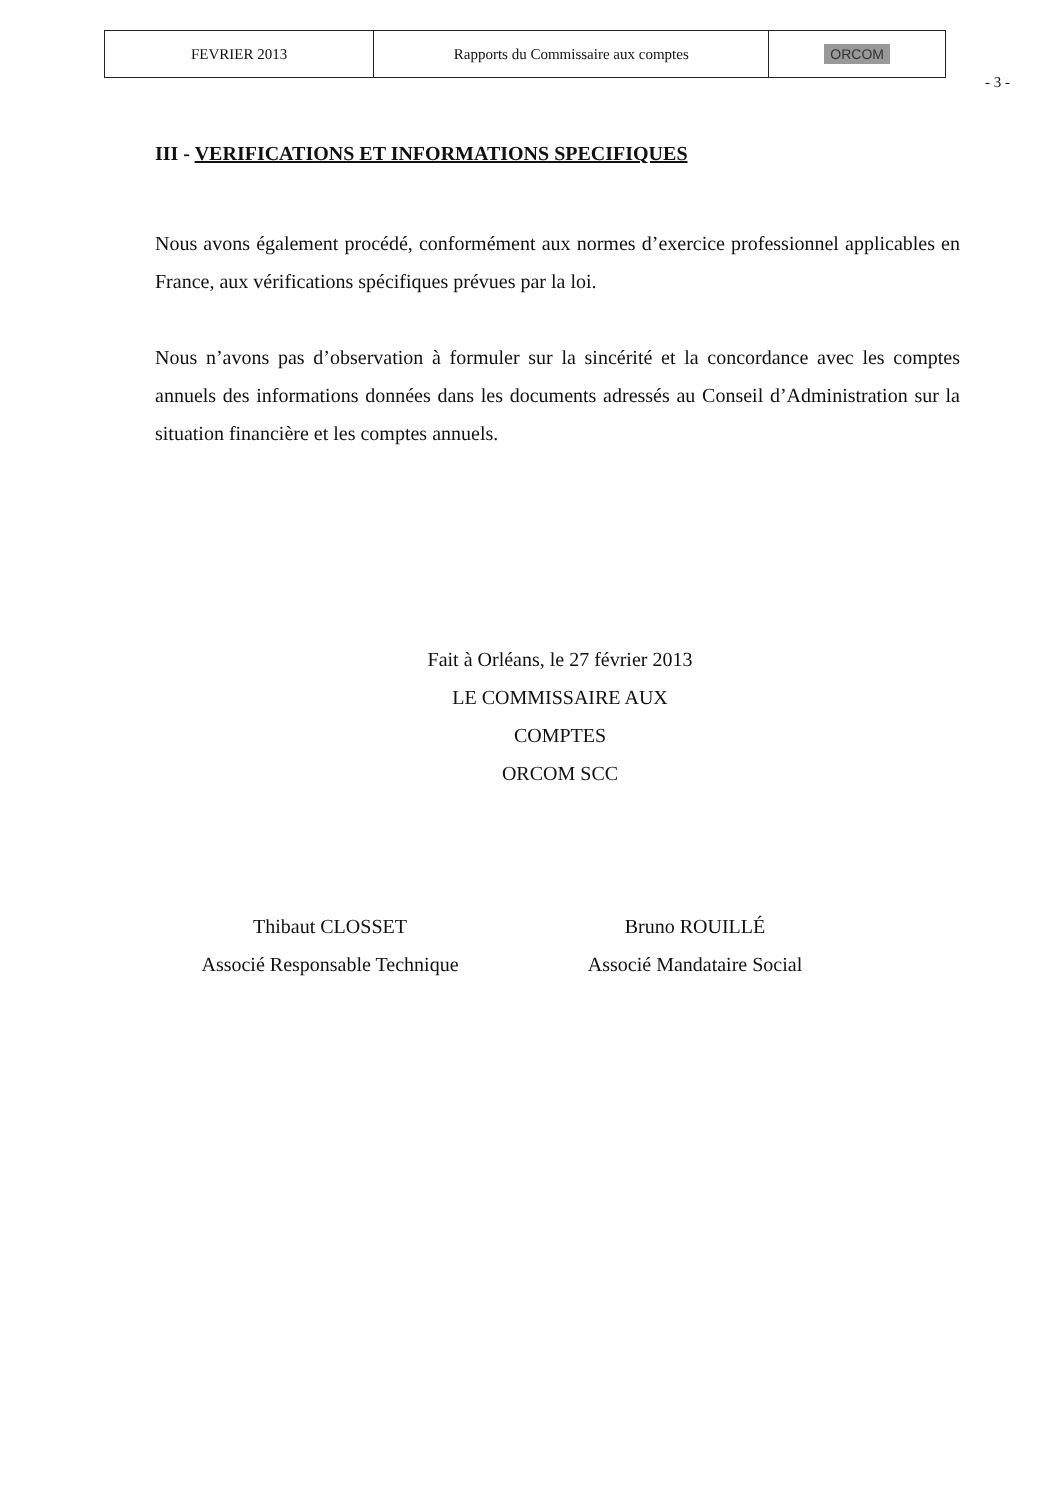| FEVRIER 2013 | Rapports du Commissaire aux comptes | ORCOM |
- 3 -
III - VERIFICATIONS ET INFORMATIONS SPECIFIQUES
Nous avons également procédé, conformément aux normes d’exercice professionnel applicables en France, aux vérifications spécifiques prévues par la loi.
Nous n’avons pas d’observation à formuler sur la sincérité et la concordance avec les comptes annuels des informations données dans les documents adressés au Conseil d’Administration sur la situation financière et les comptes annuels.
Fait à Orléans, le 27 février 2013
LE COMMISSAIRE AUX COMPTES
ORCOM SCC
Thibaut CLOSSET
Associé Responsable Technique
Bruno ROUILLÉ
Associé Mandataire Social